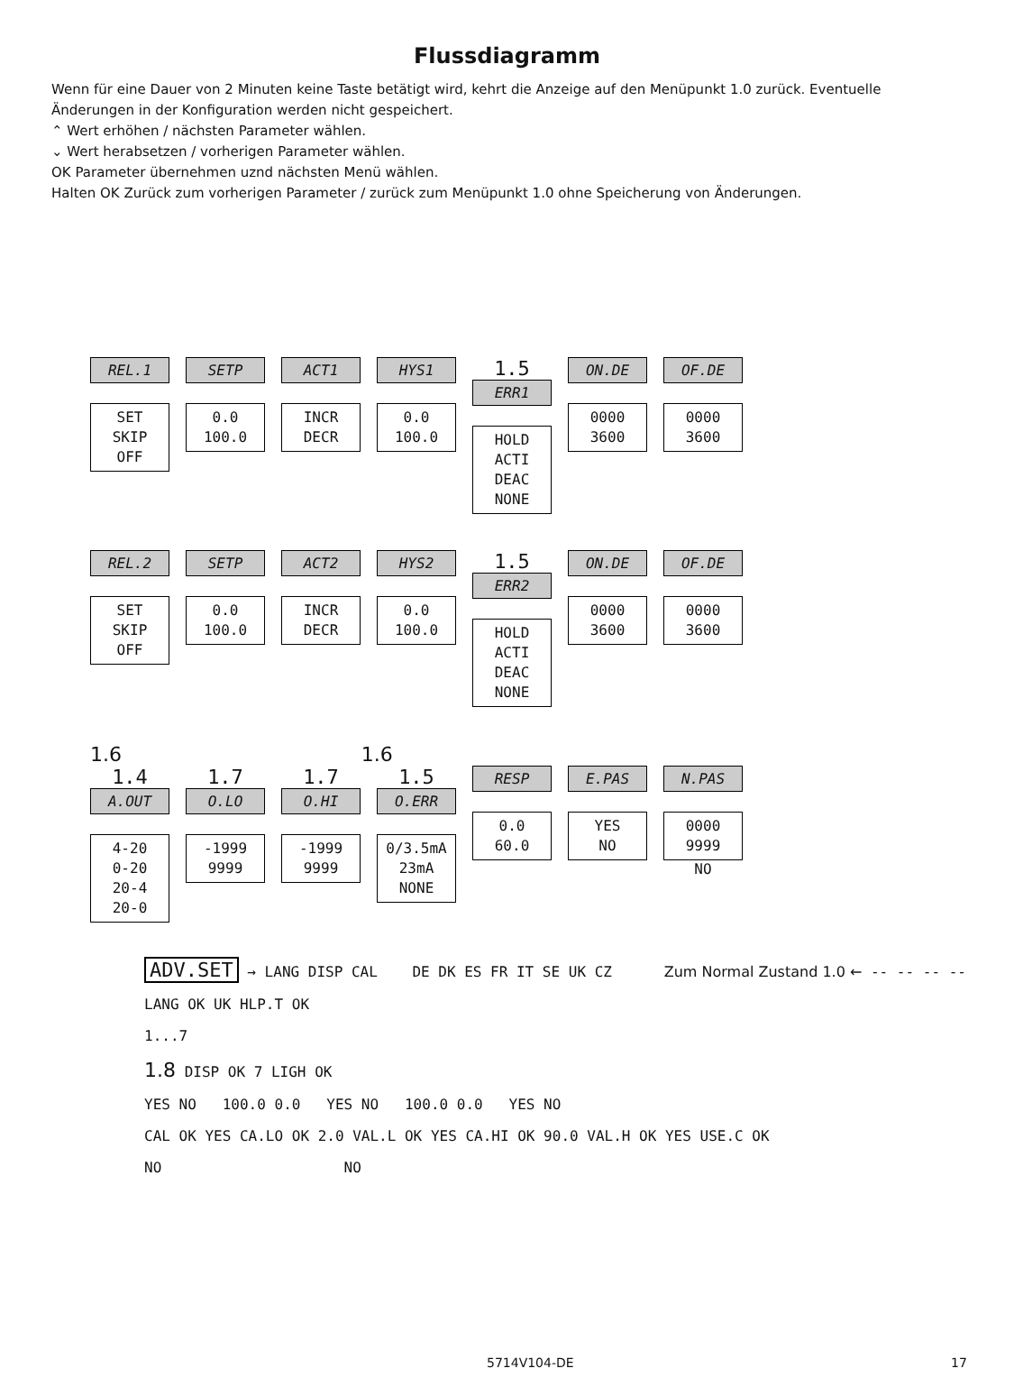Flussdiagramm
Wenn für eine Dauer von 2 Minuten keine Taste betätigt wird, kehrt die Anzeige auf den Menüpunkt 1.0 zurück. Eventuelle Änderungen in der Konfiguration werden nicht gespeichert.
⌃ Wert erhöhen / nächsten Parameter wählen.
⌄ Wert herabsetzen / vorherigen Parameter wählen.
OK Parameter übernehmen uznd nächsten Menü wählen.
Halten OK Zurück zum vorherigen Parameter / zurück zum Menüpunkt 1.0 ohne Speicherung von Änderungen.
REL.1
SET
SKIP
OFF
SETP
0.0
100.0
ACT1
INCR
DECR
HYS1
0.0
100.0
1.5
ERR1
HOLD
ACTI
DEAC
NONE
ON.DE
0000
3600
OF.DE
0000
3600
REL.2
SET
SKIP
OFF
SETP
0.0
100.0
ACT2
INCR
DECR
HYS2
0.0
100.0
1.5
ERR2
HOLD
ACTI
DEAC
NONE
ON.DE
0000
3600
OF.DE
0000
3600
1.6 1.6
1.4
A.OUT
4-20
0-20
20-4
20-0
1.7
O.LO
-1999
9999
1.7
O.HI
-1999
9999
1.5
O.ERR
0/3.5mA
23mA
NONE
RESP
0.0
60.0
E.PAS
YES
NO
N.PAS
0000
9999
NO
ADV.SET → LANG DISP CAL DE DK ES FR IT SE UK CZ Zum Normal Zustand 1.0 ← -- -- -- --
LANG OK UK HLP.T OK
1...7
1.8 DISP OK 7 LIGH OK
YES NO 100.0 0.0 YES NO 100.0 0.0 YES NO
CAL OK YES CA.LO OK 2.0 VAL.L OK YES CA.HI OK 90.0 VAL.H OK YES USE.C OK
NO NO
5714V104-DE 17